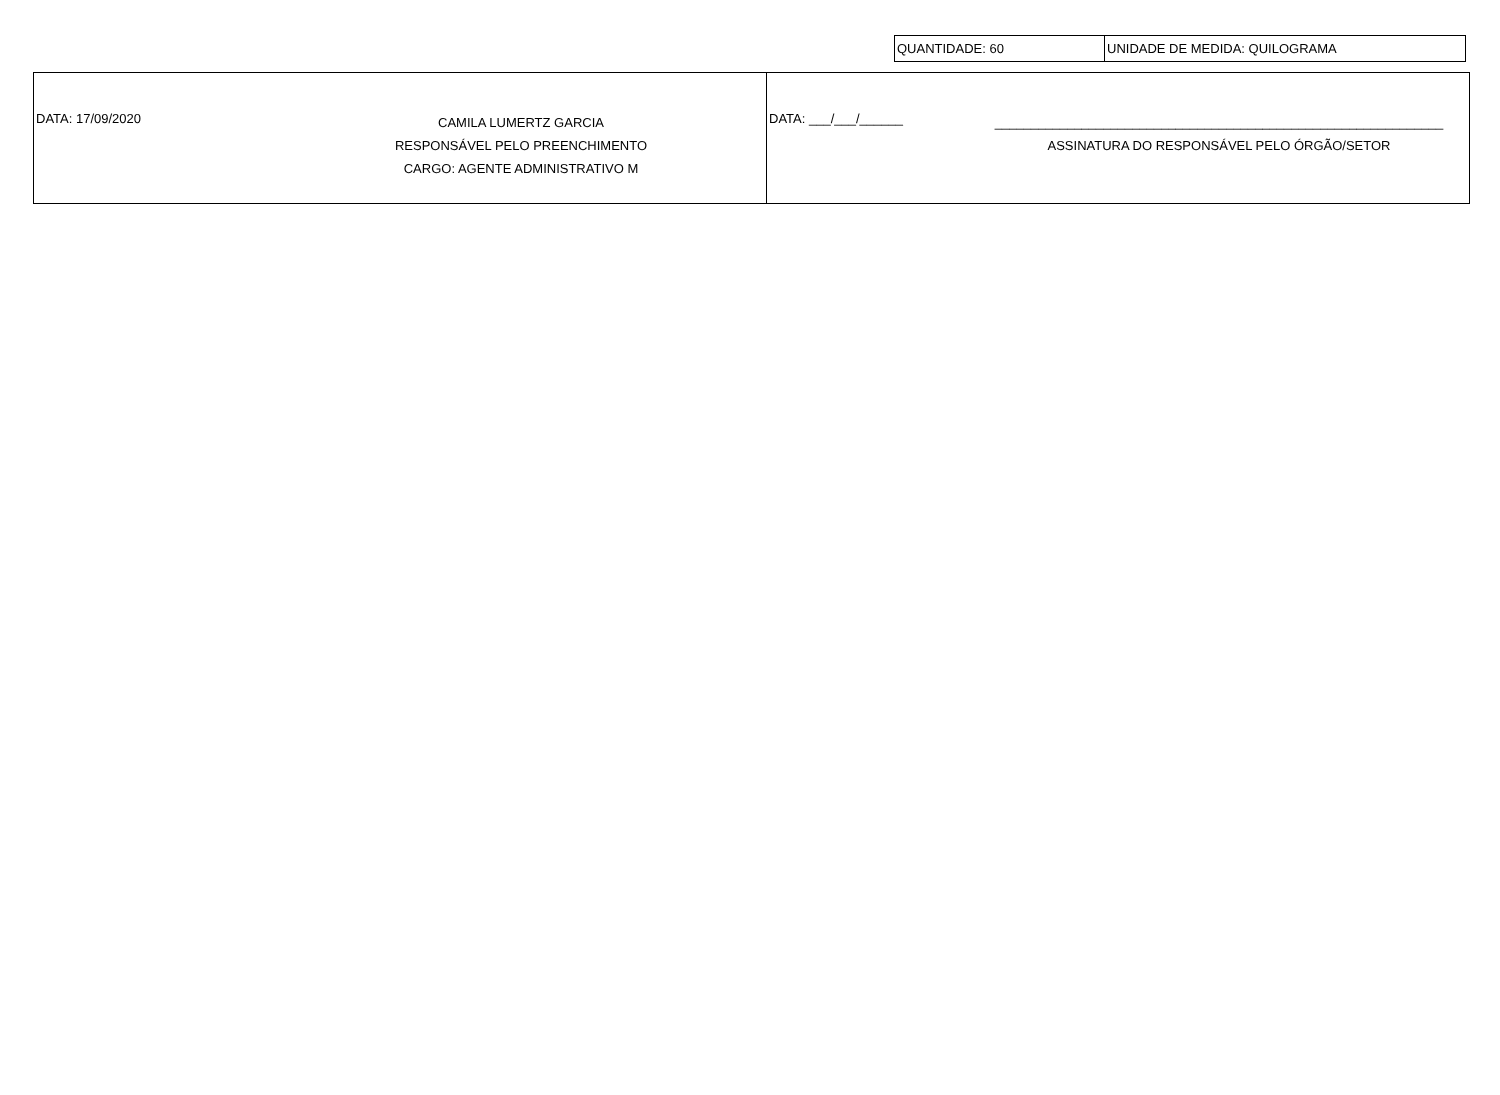| QUANTIDADE: 60 | UNIDADE DE MEDIDA: QUILOGRAMA |
| DATA: 17/09/2020 CAMILA LUMERTZ GARCIA RESPONSÁVEL PELO PREENCHIMENTO CARGO: AGENTE ADMINISTRATIVO M | DATA: ___/___/______ ______________________________________________________________ ASSINATURA DO RESPONSÁVEL PELO ÓRGÃO/SETOR |